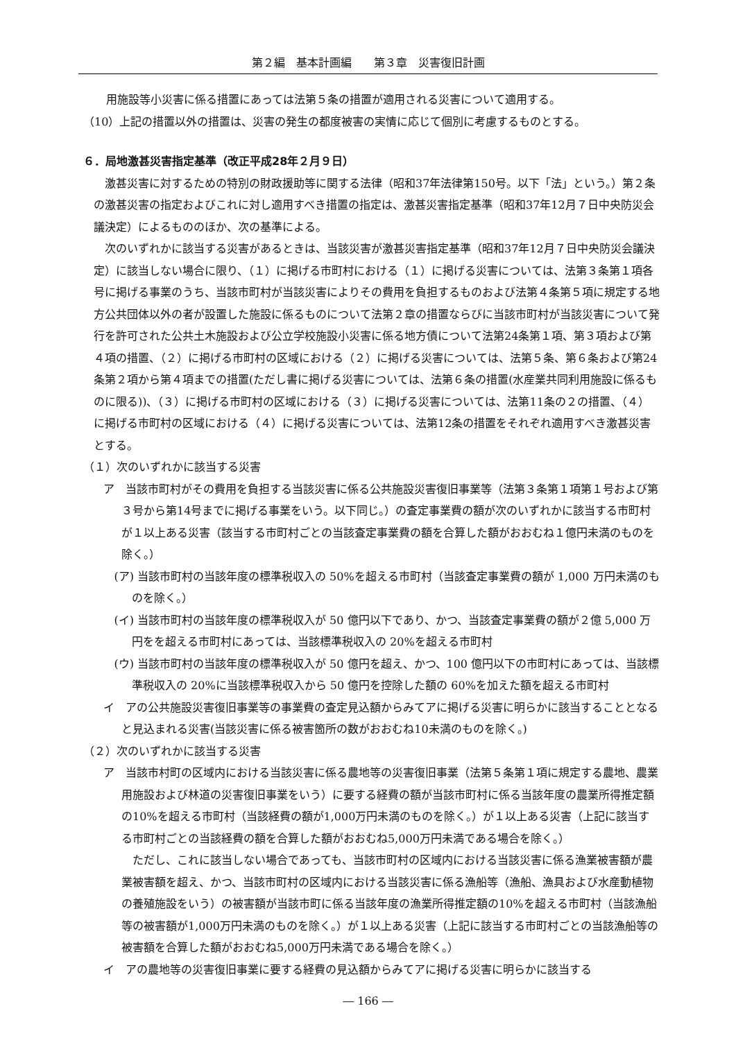第２編　基本計画編　　第３章　災害復旧計画
用施設等小災害に係る措置にあっては法第５条の措置が適用される災害について適用する。
（10）上記の措置以外の措置は、災害の発生の都度被害の実情に応じて個別に考慮するものとする。
６．局地激甚災害指定基準（改正平成28年２月９日）
激甚災害に対するための特別の財政援助等に関する法律（昭和37年法律第150号。以下「法」という。）第２条の激甚災害の指定およびこれに対し適用すべき措置の指定は、激甚災害指定基準（昭和37年12月７日中央防災会議決定）によるもののほか、次の基準による。
次のいずれかに該当する災害があるときは、当該災害が激甚災害指定基準（昭和37年12月７日中央防災会議決定）に該当しない場合に限り、（１）に掲げる市町村における（１）に掲げる災害については、法第３条第１項各号に掲げる事業のうち、当該市町村が当該災害によりその費用を負担するものおよび法第４条第５項に規定する地方公共団体以外の者が設置した施設に係るものについて法第２章の措置ならびに当該市町村が当該災害について発行を許可された公共土木施設および公立学校施設小災害に係る地方債について法第24条第１項、第３項および第４項の措置、（２）に掲げる市町村の区域における（２）に掲げる災害については、法第５条、第６条および第24条第２項から第４項までの措置(ただし書に掲げる災害については、法第６条の措置(水産業共同利用施設に係るものに限る))、（３）に掲げる市町村の区域における（３）に掲げる災害については、法第11条の２の措置、（４）に掲げる市町村の区域における（４）に掲げる災害については、法第12条の措置をそれぞれ適用すべき激甚災害とする。
（１）次のいずれかに該当する災害
ア　当該市町村がその費用を負担する当該災害に係る公共施設災害復旧事業等（法第３条第１項第１号および第３号から第14号までに掲げる事業をいう。以下同じ。）の査定事業費の額が次のいずれかに該当する市町村が１以上ある災害（該当する市町村ごとの当該査定事業費の額を合算した額がおおむね１億円未満のものを除く。）
(ア) 当該市町村の当該年度の標準税収入の 50%を超える市町村（当該査定事業費の額が 1,000 万円未満のものを除く。）
(イ) 当該市町村の当該年度の標準税収入が 50 億円以下であり、かつ、当該査定事業費の額が２億 5,000 万円をを超える市町村にあっては、当該標準税収入の 20%を超える市町村
(ウ) 当該市町村の当該年度の標準税収入が 50 億円を超え、かつ、100 億円以下の市町村にあっては、当該標準税収入の 20%に当該標準税収入から 50 億円を控除した額の 60%を加えた額を超える市町村
イ　アの公共施設災害復旧事業等の事業費の査定見込額からみてアに掲げる災害に明らかに該当することとなると見込まれる災害(当該災害に係る被害箇所の数がおおむね10未満のものを除く。)
（２）次のいずれかに該当する災害
ア　当該市村町の区域内における当該災害に係る農地等の災害復旧事業（法第５条第１項に規定する農地、農業用施設および林道の災害復旧事業をいう）に要する経費の額が当該市町村に係る当該年度の農業所得推定額の10%を超える市町村（当該経費の額が1,000万円未満のものを除く。）が１以上ある災害（上記に該当する市町村ごとの当該経費の額を合算した額がおおむね5,000万円未満である場合を除く。）
ただし、これに該当しない場合であっても、当該市町村の区域内における当該災害に係る漁業被害額が農業被害額を超え、かつ、当該市町村の区域内における当該災害に係る漁船等（漁船、漁具および水産動植物の養殖施設をいう）の被害額が当該市町に係る当該年度の漁業所得推定額の10%を超える市町村（当該漁船等の被害額が1,000万円未満のものを除く。）が１以上ある災害（上記に該当する市町村ごとの当該漁船等の被害額を合算した額がおおむね5,000万円未満である場合を除く。）
イ　アの農地等の災害復旧事業に要する経費の見込額からみてアに掲げる災害に明らかに該当する
― 166 ―